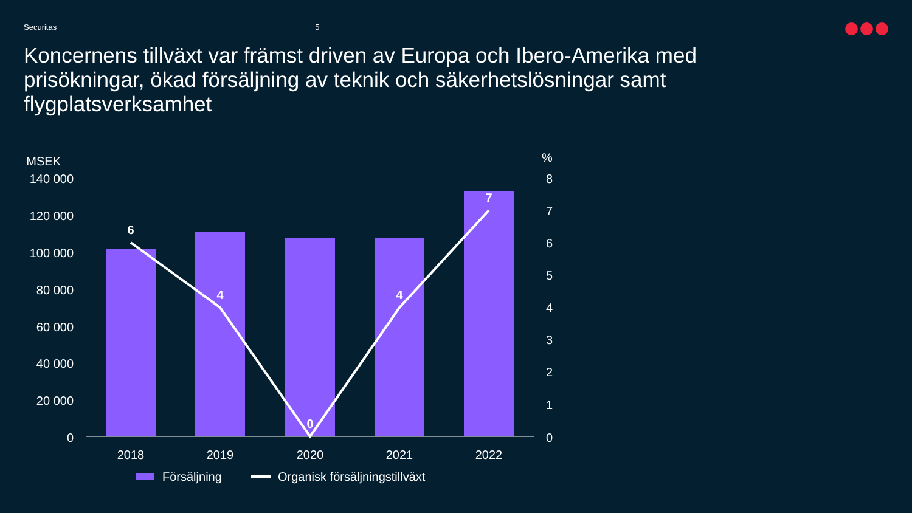Securitas 5
Koncernens tillväxt var främst driven av Europa och Ibero-Amerika med prisökningar, ökad försäljning av teknik och säkerhetslösningar samt flygplatsverksamhet
MSEK
140 000
120 000
100 000
80 000
60 000
40 000
20 000
0
%
8
7
6
5
4
3
2
1
0
6
4
0
4
7
2018
2019
2020
2021
2022
Försäljning
Organisk försäljningstillväxt